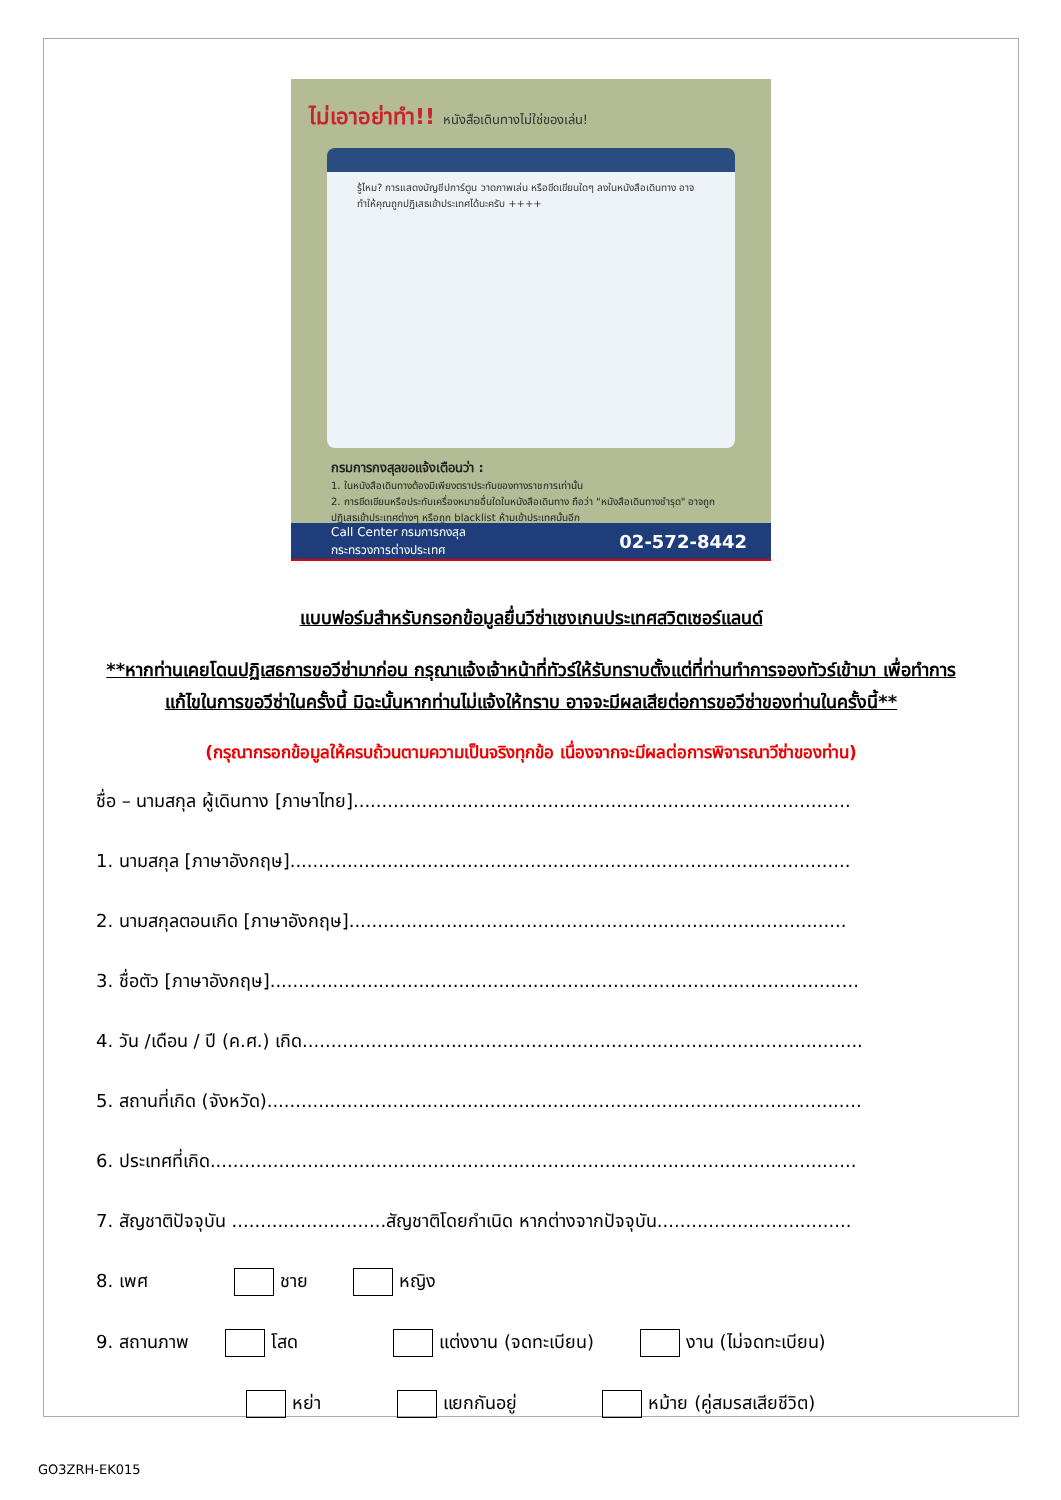ไม่เอาอย่าทำ!! หนังสือเดินทางไม่ใช่ของเล่น!
รู้ไหม? การแสดงบัญชีปการ์ตูน วาดภาพเล่น หรือขีดเขียนใดๆ ลงในหนังสือเดินทาง อาจทำให้คุณถูกปฏิเสธเข้าประเทศได้นะครับ ++++
กรมการกงสุลขอแจ้งเตือนว่า :
1. ในหนังสือเดินทางต้องมีเพียงตราประทับของทางราชการเท่านั้น
2. การขีดเขียนหรือประทับเครื่องหมายอื่นใดในหนังสือเดินทาง ถือว่า "หนังสือเดินทางชำรุด" อาจถูกปฏิเสธเข้าประเทศต่างๆ หรือถูก blacklist ห้ามเข้าประเทศนั้นอีก
Call Center กรมการกงสุล
กระทรวงการต่างประเทศ 02-572-8442
แบบฟอร์มสำหรับกรอกข้อมูลยื่นวีซ่าเชงเกนประเทศสวิตเซอร์แลนด์
**หากท่านเคยโดนปฏิเสธการขอวีซ่ามาก่อน กรุณาแจ้งเจ้าหน้าที่ทัวร์ให้รับทราบตั้งแต่ที่ท่านทำการจองทัวร์เข้ามา เพื่อทำการแก้ไขในการขอวีซ่าในครั้งนี้ มิฉะนั้นหากท่านไม่แจ้งให้ทราบ อาจจะมีผลเสียต่อการขอวีซ่าของท่านในครั้งนี้**
(กรุณากรอกข้อมูลให้ครบถ้วนตามความเป็นจริงทุกข้อ เนื่องจากจะมีผลต่อการพิจารณาวีซ่าของท่าน)
ชื่อ – นามสกุล ผู้เดินทาง [ภาษาไทย].......................................................................................
1. นามสกุล [ภาษาอังกฤษ]..................................................................................................
2. นามสกุลตอนเกิด [ภาษาอังกฤษ].......................................................................................
3. ชื่อตัว [ภาษาอังกฤษ].......................................................................................................
4. วัน /เดือน / ปี (ค.ศ.) เกิด..................................................................................................
5. สถานที่เกิด (จังหวัด)........................................................................................................
6. ประเทศที่เกิด.................................................................................................................
7. สัญชาติปัจจุบัน ...........................สัญชาติโดยกำเนิด หากต่างจากปัจจุบัน..................................
8. เพศ ชาย หญิง
9. สถานภาพ โสด แต่งงาน (จดทะเบียน) งาน (ไม่จดทะเบียน)
หย่า แยกกันอยู่ หม้าย (คู่สมรสเสียชีวิต)
GO3ZRH-EK015